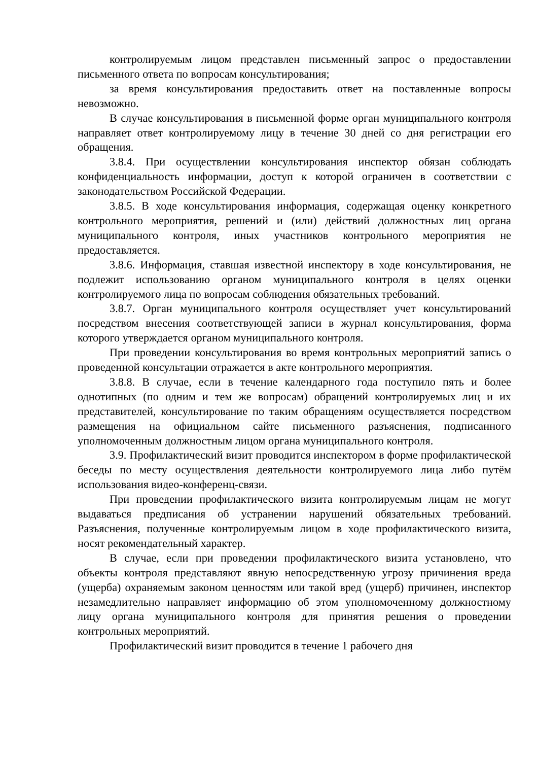контролируемым лицом представлен письменный запрос о предоставлении письменного ответа по вопросам консультирования;
за время консультирования предоставить ответ на поставленные вопросы невозможно.
В случае консультирования в письменной форме орган муниципального контроля направляет ответ контролируемому лицу в течение 30 дней со дня регистрации его обращения.
3.8.4. При осуществлении консультирования инспектор обязан соблюдать конфиденциальность информации, доступ к которой ограничен в соответствии с законодательством Российской Федерации.
3.8.5. В ходе консультирования информация, содержащая оценку конкретного контрольного мероприятия, решений и (или) действий должностных лиц органа муниципального контроля, иных участников контрольного мероприятия не предоставляется.
3.8.6. Информация, ставшая известной инспектору в ходе консультирования, не подлежит использованию органом муниципального контроля в целях оценки контролируемого лица по вопросам соблюдения обязательных требований.
3.8.7. Орган муниципального контроля осуществляет учет консультирований посредством внесения соответствующей записи в журнал консультирования, форма которого утверждается органом муниципального контроля.
При проведении консультирования во время контрольных мероприятий запись о проведенной консультации отражается в акте контрольного мероприятия.
3.8.8. В случае, если в течение календарного года поступило пять и более однотипных (по одним и тем же вопросам) обращений контролируемых лиц и их представителей, консультирование по таким обращениям осуществляется посредством размещения на официальном сайте письменного разъяснения, подписанного уполномоченным должностным лицом органа муниципального контроля.
3.9. Профилактический визит проводится инспектором в форме профилактической беседы по месту осуществления деятельности контролируемого лица либо путём использования видео-конференц-связи.
При проведении профилактического визита контролируемым лицам не могут выдаваться предписания об устранении нарушений обязательных требований. Разъяснения, полученные контролируемым лицом в ходе профилактического визита, носят рекомендательный характер.
В случае, если при проведении профилактического визита установлено, что объекты контроля представляют явную непосредственную угрозу причинения вреда (ущерба) охраняемым законом ценностям или такой вред (ущерб) причинен, инспектор незамедлительно направляет информацию об этом уполномоченному должностному лицу органа муниципального контроля для принятия решения о проведении контрольных мероприятий.
Профилактический визит проводится в течение 1 рабочего дня